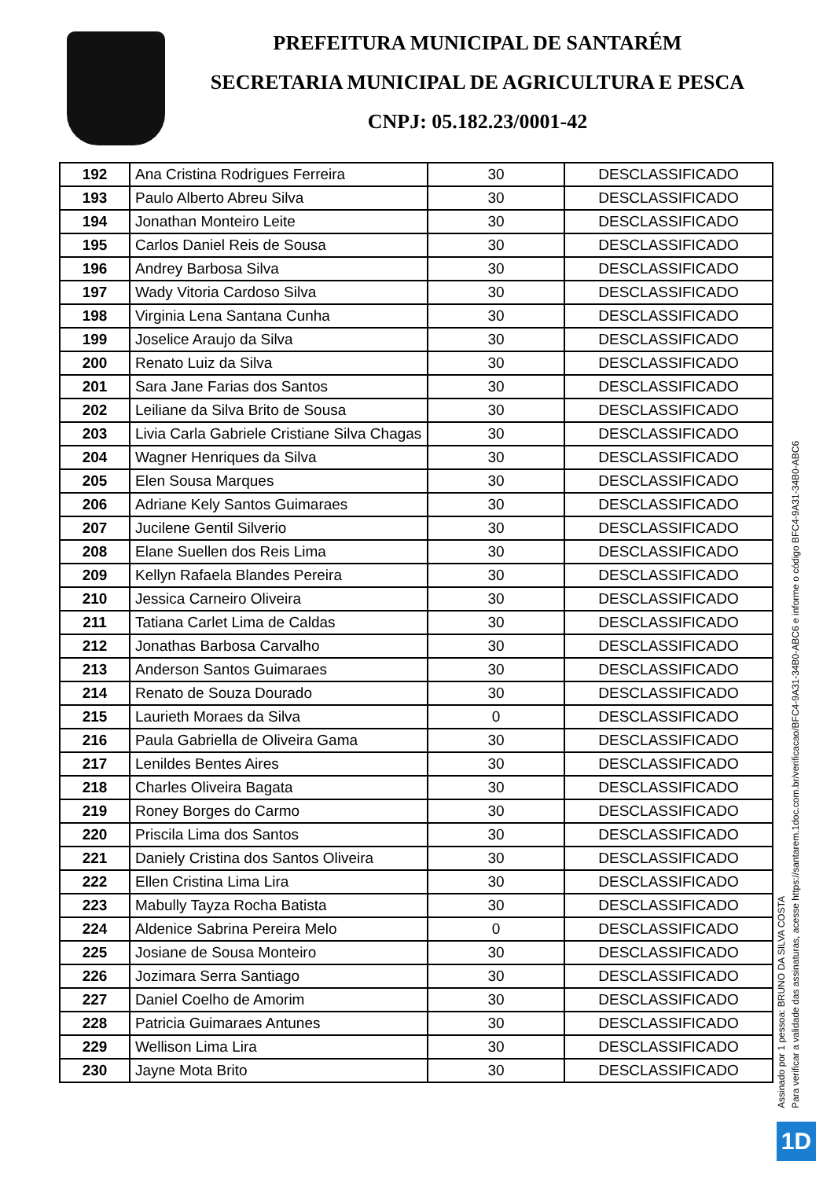PREFEITURA MUNICIPAL DE SANTARÉM
SECRETARIA MUNICIPAL DE AGRICULTURA E PESCA
CNPJ: 05.182.23/0001-42
| 192 | Ana Cristina Rodrigues Ferreira | 30 | DESCLASSIFICADO |
| 193 | Paulo Alberto Abreu Silva | 30 | DESCLASSIFICADO |
| 194 | Jonathan Monteiro Leite | 30 | DESCLASSIFICADO |
| 195 | Carlos Daniel Reis de Sousa | 30 | DESCLASSIFICADO |
| 196 | Andrey Barbosa Silva | 30 | DESCLASSIFICADO |
| 197 | Wady Vitoria Cardoso Silva | 30 | DESCLASSIFICADO |
| 198 | Virginia Lena Santana Cunha | 30 | DESCLASSIFICADO |
| 199 | Joselice Araujo da Silva | 30 | DESCLASSIFICADO |
| 200 | Renato Luiz da Silva | 30 | DESCLASSIFICADO |
| 201 | Sara Jane Farias dos Santos | 30 | DESCLASSIFICADO |
| 202 | Leiliane da Silva Brito de Sousa | 30 | DESCLASSIFICADO |
| 203 | Livia Carla Gabriele Cristiane Silva Chagas | 30 | DESCLASSIFICADO |
| 204 | Wagner Henriques da Silva | 30 | DESCLASSIFICADO |
| 205 | Elen Sousa Marques | 30 | DESCLASSIFICADO |
| 206 | Adriane Kely Santos Guimaraes | 30 | DESCLASSIFICADO |
| 207 | Jucilene Gentil Silverio | 30 | DESCLASSIFICADO |
| 208 | Elane Suellen dos Reis Lima | 30 | DESCLASSIFICADO |
| 209 | Kellyn Rafaela Blandes Pereira | 30 | DESCLASSIFICADO |
| 210 | Jessica Carneiro Oliveira | 30 | DESCLASSIFICADO |
| 211 | Tatiana Carlet Lima de Caldas | 30 | DESCLASSIFICADO |
| 212 | Jonathas Barbosa Carvalho | 30 | DESCLASSIFICADO |
| 213 | Anderson Santos Guimaraes | 30 | DESCLASSIFICADO |
| 214 | Renato de Souza Dourado | 30 | DESCLASSIFICADO |
| 215 | Laurieth Moraes da Silva | 0 | DESCLASSIFICADO |
| 216 | Paula Gabriella de Oliveira Gama | 30 | DESCLASSIFICADO |
| 217 | Lenildes Bentes Aires | 30 | DESCLASSIFICADO |
| 218 | Charles Oliveira Bagata | 30 | DESCLASSIFICADO |
| 219 | Roney Borges do Carmo | 30 | DESCLASSIFICADO |
| 220 | Priscila Lima dos Santos | 30 | DESCLASSIFICADO |
| 221 | Daniely Cristina dos Santos Oliveira | 30 | DESCLASSIFICADO |
| 222 | Ellen Cristina Lima Lira | 30 | DESCLASSIFICADO |
| 223 | Mabully Tayza Rocha Batista | 30 | DESCLASSIFICADO |
| 224 | Aldenice Sabrina Pereira Melo | 0 | DESCLASSIFICADO |
| 225 | Josiane de Sousa Monteiro | 30 | DESCLASSIFICADO |
| 226 | Jozimara Serra Santiago | 30 | DESCLASSIFICADO |
| 227 | Daniel Coelho de Amorim | 30 | DESCLASSIFICADO |
| 228 | Patricia Guimaraes Antunes | 30 | DESCLASSIFICADO |
| 229 | Wellison Lima Lira | 30 | DESCLASSIFICADO |
| 230 | Jayne Mota Brito | 30 | DESCLASSIFICADO |
Assinado por 1 pessoa: BRUNO DA SILVA COSTA
Para verificar a validade das assinaturas, acesse https://santarem.1doc.com.br/verificacao/BFC4-9A31-34B0-ABC6 e informe o código BFC4-9A31-34B0-ABC6
1D